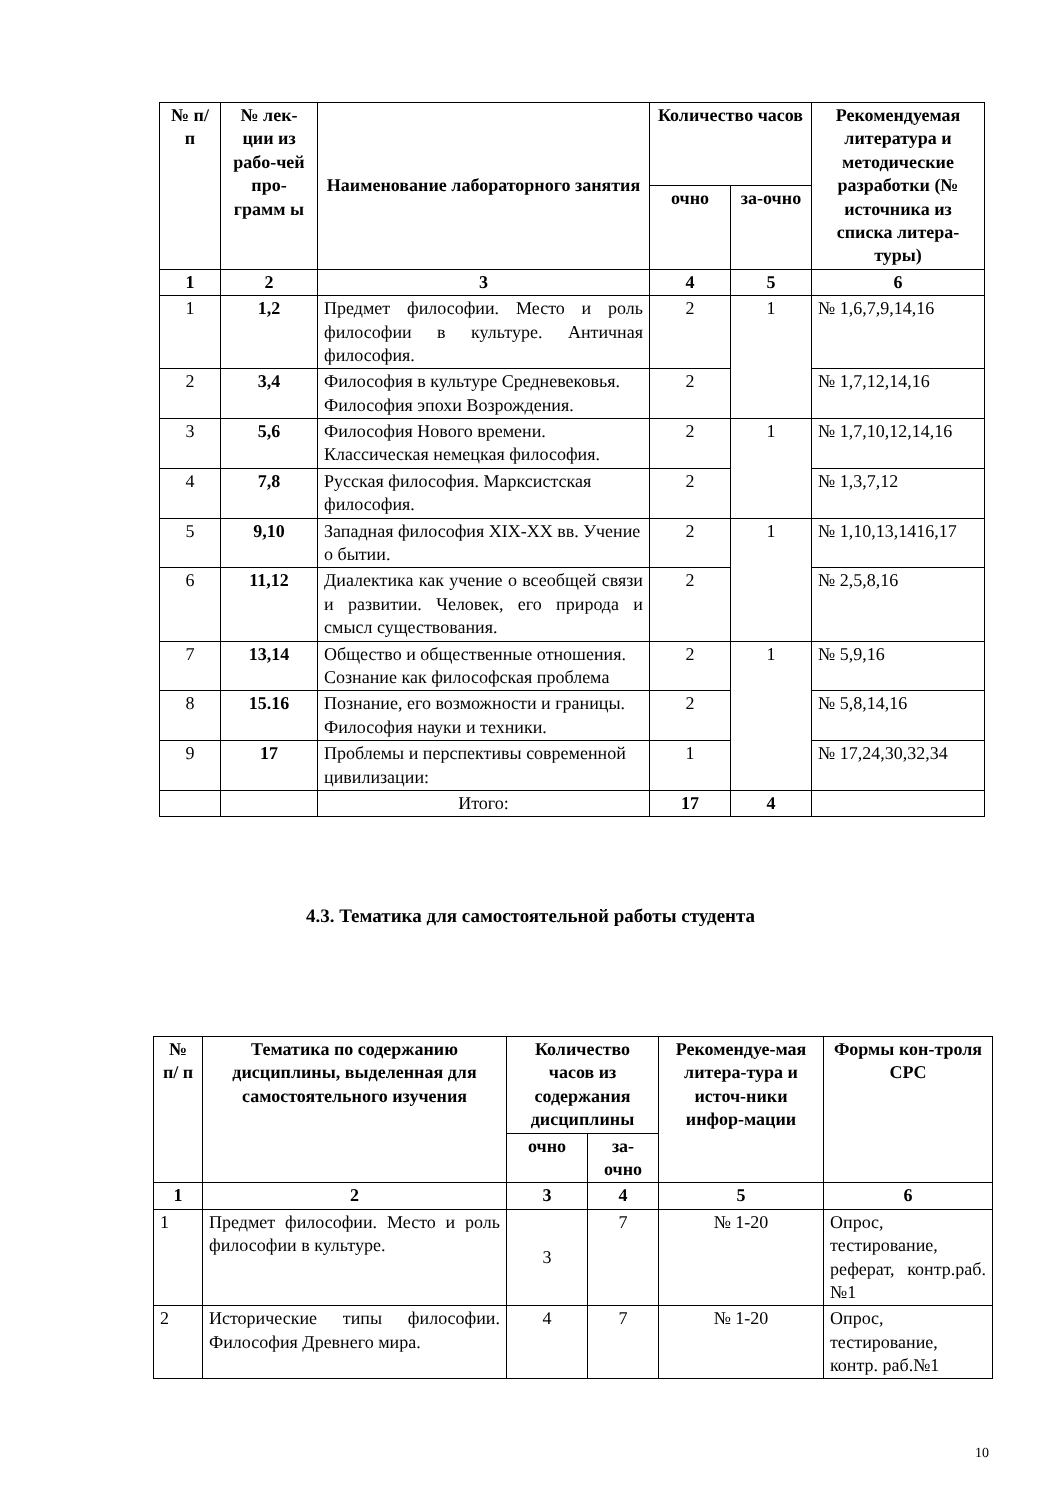| № п/п | № лек-ции из рабо-чей про-грамм ы | Наименование лабораторного занятия | Количество часов | | Рекомендуемая литература и методические разработки (№ источника из списка литера-туры) |
| --- | --- | --- | --- | --- | --- |
| | | | очно | за-очно | |
| 1 | 2 | 3 | 4 | 5 | 6 |
| 1 | 1,2 | Предмет философии. Место и роль философии в культуре. Античная философия. | 2 | 1 | № 1,6,7,9,14,16 |
| 2 | 3,4 | Философия в культуре Средневековья. Философия эпохи Возрождения. | 2 | | № 1,7,12,14,16 |
| 3 | 5,6 | Философия Нового времени. Классическая немецкая философия. | 2 | 1 | № 1,7,10,12,14,16 |
| 4 | 7,8 | Русская философия. Марксистская философия. | 2 | | № 1,3,7,12 |
| 5 | 9,10 | Западная философия XIX-XX вв. Учение о бытии. | 2 | 1 | № 1,10,13,1416,17 |
| 6 | 11,12 | Диалектика как учение о всеобщей связи и развитии. Человек, его природа и смысл существования. | 2 | | № 2,5,8,16 |
| 7 | 13,14 | Общество и общественные отношения. Сознание как философская проблема | 2 | 1 | № 5,9,16 |
| 8 | 15.16 | Познание, его возможности и границы. Философия науки и техники. | 2 | | № 5,8,14,16 |
| 9 | 17 | Проблемы и перспективы современной цивилизации: | 1 | | № 17,24,30,32,34 |
| | | Итого: | 17 | 4 | |
4.3. Тематика для самостоятельной работы студента
| № п/ п | Тематика по содержанию дисциплины, выделенная для самостоятельного изучения | Количество часов из содержания дисциплины | | Рекомендуе-мая литера-тура и источ-ники инфор-мации | Формы кон-троля СРС |
| --- | --- | --- | --- | --- | --- |
| | | очно | за-очно | | |
| 1 | 2 | 3 | 4 | 5 | 6 |
| 1 | Предмет философии. Место и роль философии в культуре. | 3 | 7 | № 1-20 | Опрос, тестирование, реферат, контр.раб.№1 |
| 2 | Исторические типы философии. Философия Древнего мира. | 4 | 7 | № 1-20 | Опрос, тестирование, контр. раб.№1 |
10